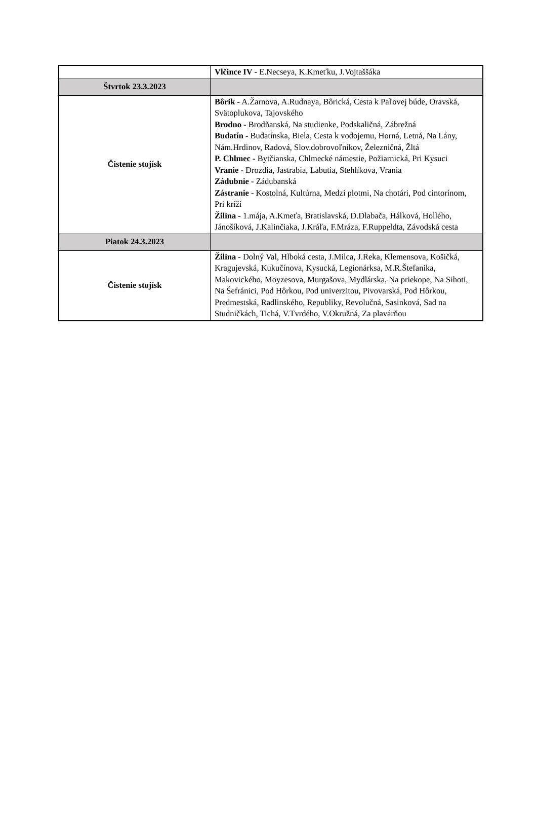| | Vlčince IV - E.Necseya, K.Kmeťku, J.Vojtaššáka |
| Štvrtok 23.3.2023 | |
| Čistenie stojísk | Bôrik - A.Žarnova, A.Rudnaya, Bôrická, Cesta k Paľovej búde, Oravská, Svätoplukova, Tajovského Brodno - Brodňanská, Na studienke, Podskaličná, Zábrežná Budatín - Budatínska, Biela, Cesta k vodojemu, Horná, Letná, Na Lány, Nám.Hrdinov, Radová, Slov.dobrovoľníkov, Železničná, Žltá P. Chlmec - Bytčianska, Chlmecké námestie, Požiarnická, Pri Kysuci Vranie - Drozdia, Jastrabia, Labutia, Stehlíkova, Vrania Zádubnie - Zádubanská Zástranie - Kostolná, Kultúrna, Medzi plotmi, Na chotári, Pod cintorínom, Pri kríži Žilina - 1.mája, A.Kmeťa, Bratislavská, D.Dlabača, Hálková, Hollého, Jánošíková, J.Kalinčiaka, J.Kráľa, F.Mráza, F.Ruppeldta, Závodská cesta |
| Piatok 24.3.2023 | |
| Čistenie stojísk | Žilina - Dolný Val, Hlboká cesta, J.Milca, J.Reka, Klemensova, Košičká, Kragujevská, Kukučínova, Kysucká, Legionárksa, M.R.Štefanika, Makovického, Moyzesova, Murgašova, Mydlárska, Na priekope, Na Sihoti, Na Šefránici, Pod Hôrkou, Pod univerzitou, Pivovarská, Pod Hôrkou, Predmestská, Radlinského, Republiky, Revolučná, Sasinková, Sad na Studničkách, Tichá, V.Tvrdého, V.Okružná, Za plavárňou |